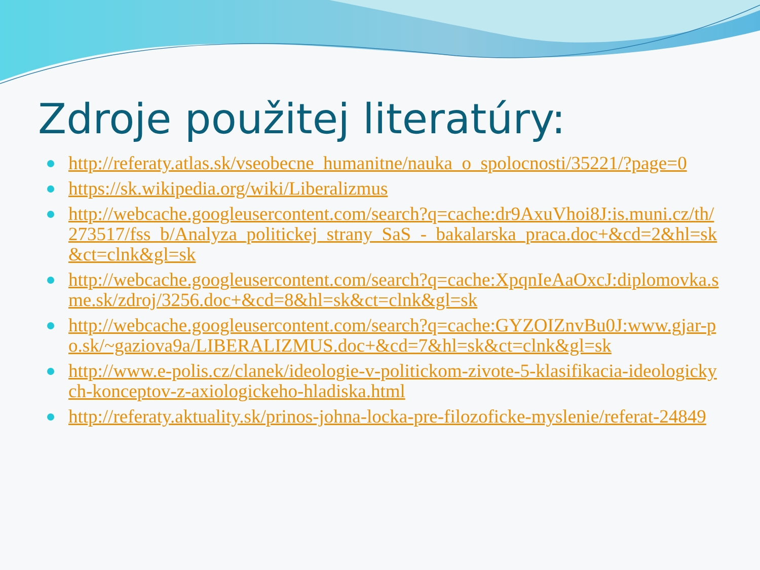Zdroje použitej literatúry:
http://referaty.atlas.sk/vseobecne_humanitne/nauka_o_spolocnosti/35221/?page=0
https://sk.wikipedia.org/wiki/Liberalizmus
http://webcache.googleusercontent.com/search?q=cache:dr9AxuVhoi8J:is.muni.cz/th/273517/fss_b/Analyza_politickej_strany_SaS_-_bakalarska_praca.doc+&cd=2&hl=sk&ct=clnk&gl=sk
http://webcache.googleusercontent.com/search?q=cache:XpqnIeAaOxcJ:diplomovka.sme.sk/zdroj/3256.doc+&cd=8&hl=sk&ct=clnk&gl=sk
http://webcache.googleusercontent.com/search?q=cache:GYZOIZnvBu0J:www.gjar-po.sk/~gaziova9a/LIBERALIZMUS.doc+&cd=7&hl=sk&ct=clnk&gl=sk
http://www.e-polis.cz/clanek/ideologie-v-politickom-zivote-5-klasifikacia-ideologickych-konceptov-z-axiologickeho-hladiska.html
http://referaty.aktuality.sk/prinos-johna-locka-pre-filozoficke-myslenie/referat-24849